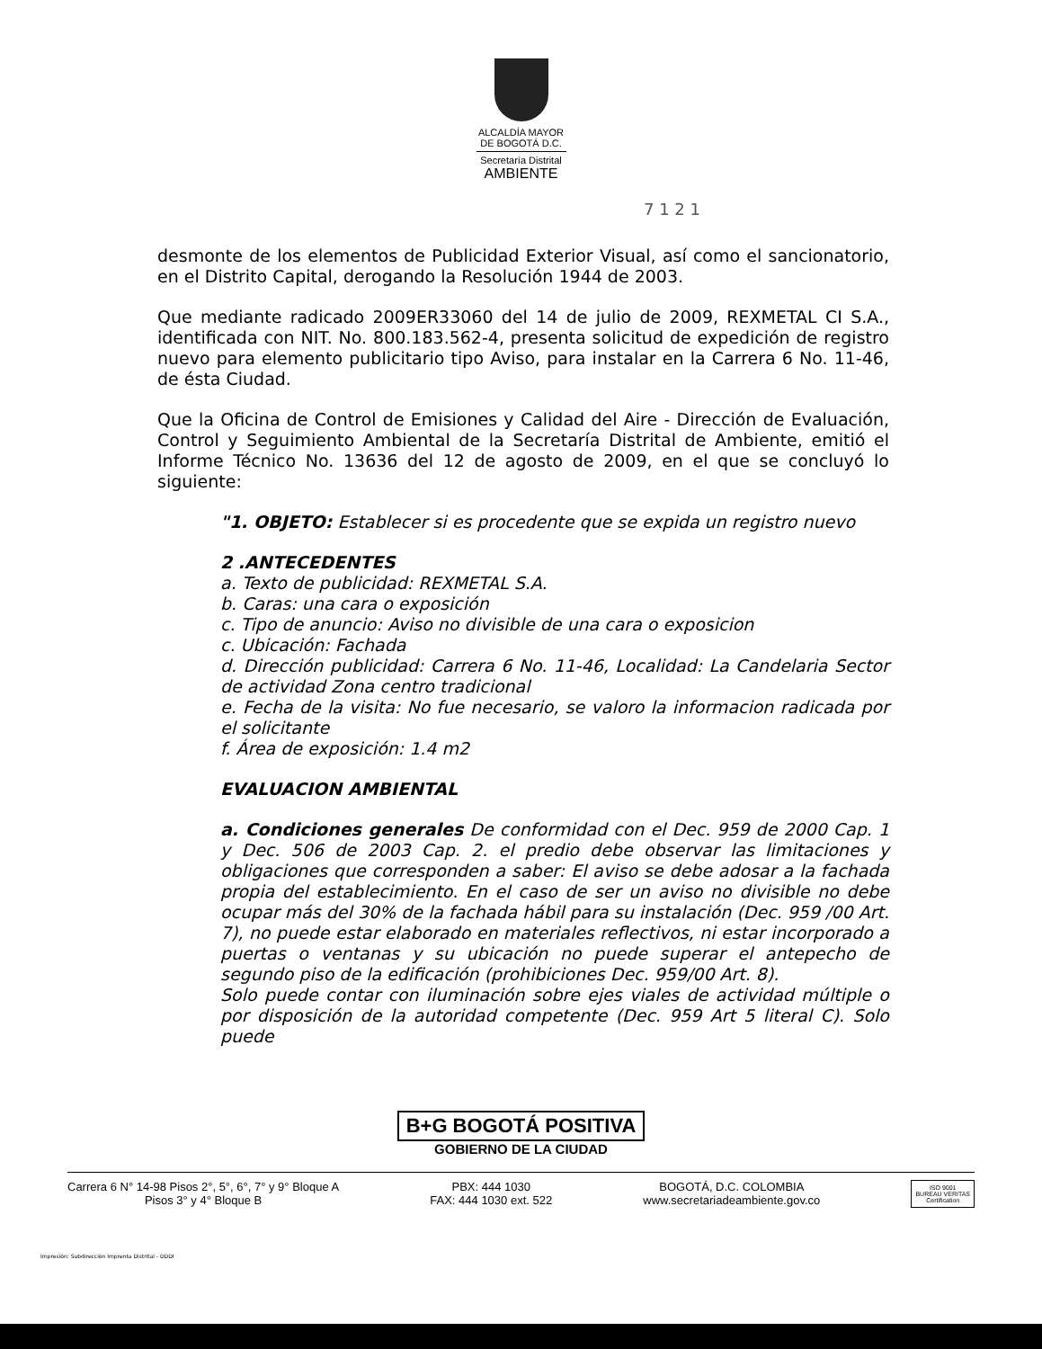ALCALDÍA MAYOR
DE BOGOTÁ D.C.
Secretaría Distrital
AMBIENTE
7 1 2 1
desmonte de los elementos de Publicidad Exterior Visual, así como el sancionatorio, en el Distrito Capital, derogando la Resolución 1944 de 2003.
Que mediante radicado 2009ER33060 del 14 de julio de 2009, REXMETAL CI S.A., identificada con NIT. No. 800.183.562-4, presenta solicitud de expedición de registro nuevo para elemento publicitario tipo Aviso, para instalar en la Carrera 6 No. 11-46, de ésta Ciudad.
Que la Oficina de Control de Emisiones y Calidad del Aire - Dirección de Evaluación, Control y Seguimiento Ambiental de la Secretaría Distrital de Ambiente, emitió el Informe Técnico No. 13636 del 12 de agosto de 2009, en el que se concluyó lo siguiente:
"1. OBJETO: Establecer si es procedente que se expida un registro nuevo
2 .ANTECEDENTES
a. Texto de publicidad: REXMETAL S.A.
b. Caras: una cara o exposición
c. Tipo de anuncio: Aviso no divisible de una cara o exposicion
c. Ubicación: Fachada
d. Dirección publicidad: Carrera 6 No. 11-46, Localidad: La Candelaria Sector de actividad Zona centro tradicional
e. Fecha de la visita: No fue necesario, se valoro la informacion radicada por el solicitante
f. Área de exposición: 1.4 m2
EVALUACION AMBIENTAL
a. Condiciones generales De conformidad con el Dec. 959 de 2000 Cap. 1 y Dec. 506 de 2003 Cap. 2. el predio debe observar las limitaciones y obligaciones que corresponden a saber: El aviso se debe adosar a la fachada propia del establecimiento. En el caso de ser un aviso no divisible no debe ocupar más del 30% de la fachada hábil para su instalación (Dec. 959 /00 Art. 7), no puede estar elaborado en materiales reflectivos, ni estar incorporado a puertas o ventanas y su ubicación no puede superar el antepecho de segundo piso de la edificación (prohibiciones Dec. 959/00 Art. 8).
Solo puede contar con iluminación sobre ejes viales de actividad múltiple o por disposición de la autoridad competente (Dec. 959 Art 5 literal C). Solo puede
B+G BOGOTÁ POSITIVA
GOBIERNO DE LA CIUDAD
Carrera 6 N° 14-98 Pisos 2°, 5°, 6°, 7° y 9° Bloque A
Pisos 3° y 4° Bloque B
PBX: 444 1030
FAX: 444 1030 ext. 522
BOGOTÁ, D.C. COLOMBIA
www.secretariadeambiente.gov.co
ISO 9001
BUREAU VERITAS
Certification
Impresión: Subdirección Imprenta Distrital - DDDI